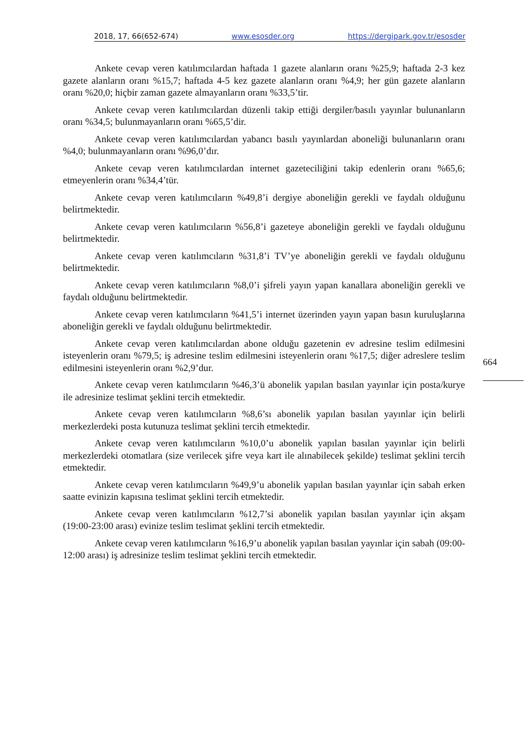2018, 17, 66(652-674) www.esosder.org https://dergipark.gov.tr/esosder
Ankete cevap veren katılımcılardan haftada 1 gazete alanların oranı %25,9; haftada 2-3 kez gazete alanların oranı %15,7; haftada 4-5 kez gazete alanların oranı %4,9; her gün gazete alanların oranı %20,0; hiçbir zaman gazete almayanların oranı %33,5’tir.
Ankete cevap veren katılımcılardan düzenli takip ettiği dergiler/basılı yayınlar bulunanların oranı %34,5; bulunmayanların oranı %65,5’dir.
Ankete cevap veren katılımcılardan yabancı basılı yayınlardan aboneliği bulunanların oranı %4,0; bulunmayanların oranı %96,0’dır.
Ankete cevap veren katılımcılardan internet gazeteciliğini takip edenlerin oranı %65,6; etmeyenlerin oranı %34,4’tür.
Ankete cevap veren katılımcıların %49,8’i dergiye aboneliğin gerekli ve faydalı olduğunu belirtmektedir.
Ankete cevap veren katılımcıların %56,8’i gazeteye aboneliğin gerekli ve faydalı olduğunu belirtmektedir.
Ankete cevap veren katılımcıların %31,8’i TV’ye aboneliğin gerekli ve faydalı olduğunu belirtmektedir.
Ankete cevap veren katılımcıların %8,0’i şifreli yayın yapan kanallara aboneliğin gerekli ve faydalı olduğunu belirtmektedir.
Ankete cevap veren katılımcıların %41,5’i internet üzerinden yayın yapan basın kuruluşlarına aboneliğin gerekli ve faydalı olduğunu belirtmektedir.
Ankete cevap veren katılımcılardan abone olduğu gazetenin ev adresine teslim edilmesini isteyenlerin oranı %79,5; iş adresine teslim edilmesini isteyenlerin oranı %17,5; diğer adreslere teslim edilmesini isteyenlerin oranı %2,9’dur.
Ankete cevap veren katılımcıların %46,3’ü abonelik yapılan basılan yayınlar için posta/kurye ile adresinize teslimat şeklini tercih etmektedir.
Ankete cevap veren katılımcıların %8,6’sı abonelik yapılan basılan yayınlar için belirli merkezlerdeki posta kutunuza teslimat şeklini tercih etmektedir.
Ankete cevap veren katılımcıların %10,0’u abonelik yapılan basılan yayınlar için belirli merkezlerdeki otomatlara (size verilecek şifre veya kart ile alınabilecek şekilde) teslimat şeklini tercih etmektedir.
Ankete cevap veren katılımcıların %49,9’u abonelik yapılan basılan yayınlar için sabah erken saatte evinizin kapısına teslimat şeklini tercih etmektedir.
Ankete cevap veren katılımcıların %12,7’si abonelik yapılan basılan yayınlar için akşam (19:00-23:00 arası) evinize teslim teslimat şeklini tercih etmektedir.
Ankete cevap veren katılımcıların %16,9’u abonelik yapılan basılan yayınlar için sabah (09:00-12:00 arası) iş adresinize teslim teslimat şeklini tercih etmektedir.
664